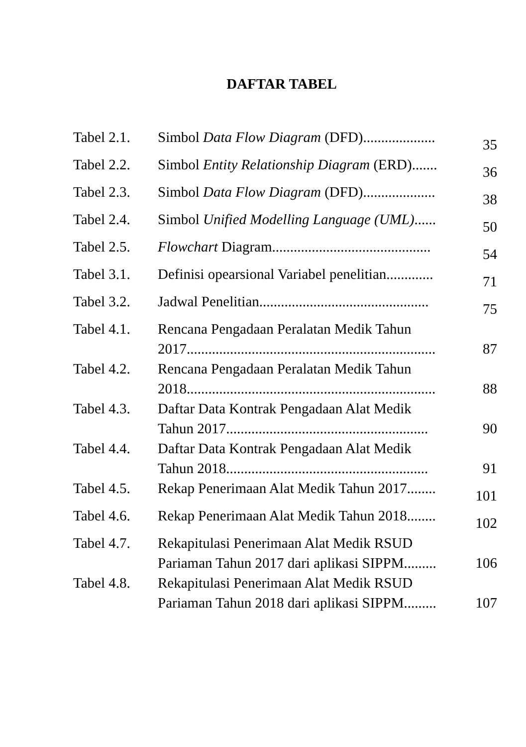DAFTAR TABEL
| Tabel 2.1. | Simbol Data Flow Diagram (DFD).................... | 35 |
| Tabel 2.2. | Simbol Entity Relationship Diagram (ERD)....... | 36 |
| Tabel 2.3. | Simbol Data Flow Diagram (DFD).................... | 38 |
| Tabel 2.4. | Simbol Unified Modelling Language (UML) ...... | 50 |
| Tabel 2.5. | Flowchart Diagram............................................ | 54 |
| Tabel 3.1. | Definisi opearsional Variabel penelitian............. | 71 |
| Tabel 3.2. | Jadwal Penelitian............................................... | 75 |
| Tabel 4.1. | Rencana Pengadaan Peralatan Medik Tahun 2017..................................................................... | 87 |
| Tabel 4.2. | Rencana Pengadaan Peralatan Medik Tahun 2018..................................................................... | 88 |
| Tabel 4.3. | Daftar Data Kontrak Pengadaan Alat Medik Tahun 2017........................................................ | 90 |
| Tabel 4.4. | Daftar Data Kontrak Pengadaan Alat Medik Tahun 2018........................................................ | 91 |
| Tabel 4.5. | Rekap Penerimaan Alat Medik Tahun 2017........ | 101 |
| Tabel 4.6. | Rekap Penerimaan Alat Medik Tahun 2018........ | 102 |
| Tabel 4.7. | Rekapitulasi Penerimaan Alat Medik RSUD Pariaman Tahun 2017 dari aplikasi SIPPM......... | 106 |
| Tabel 4.8. | Rekapitulasi Penerimaan Alat Medik RSUD Pariaman Tahun 2018 dari aplikasi SIPPM......... | 107 |